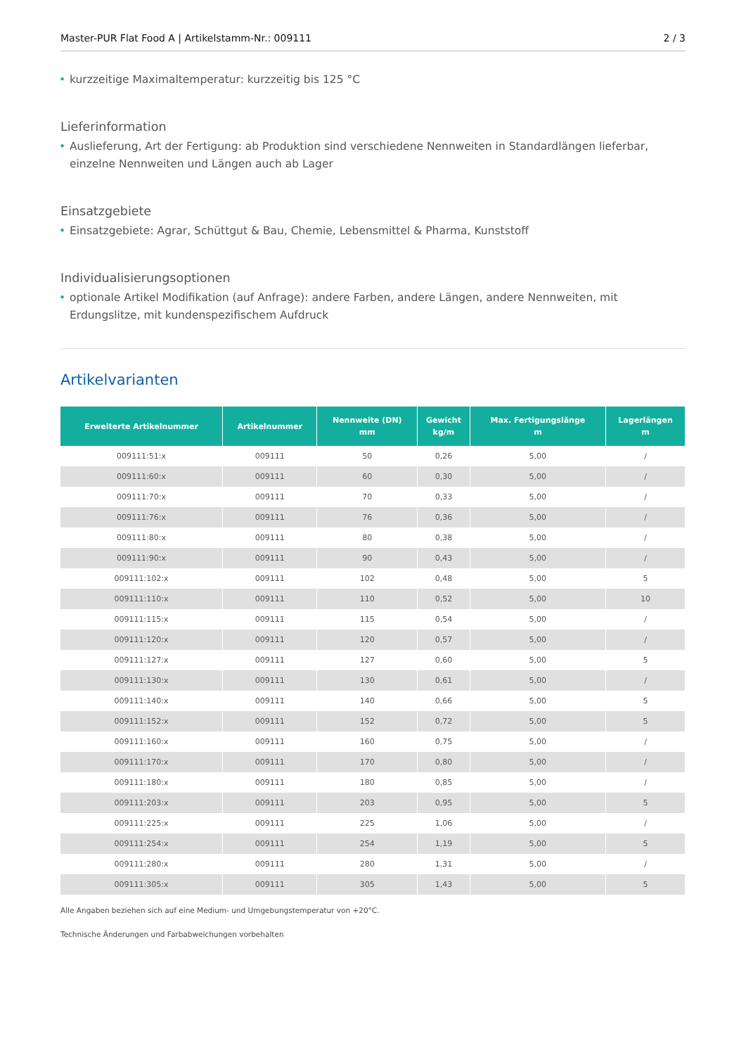Master-PUR Flat Food A | Artikelstamm-Nr.: 009111 2 / 3
• kurzzeitige Maximaltemperatur: kurzzeitig bis 125 °C
Lieferinformation
• Auslieferung, Art der Fertigung: ab Produktion sind verschiedene Nennweiten in Standardlängen lieferbar, einzelne Nennweiten und Längen auch ab Lager
Einsatzgebiete
• Einsatzgebiete: Agrar, Schüttgut & Bau, Chemie, Lebensmittel & Pharma, Kunststoff
Individualisierungsoptionen
• optionale Artikel Modifikation (auf Anfrage): andere Farben, andere Längen, andere Nennweiten, mit Erdungslitze, mit kundenspezifischem Aufdruck
Artikelvarianten
| Erweiterte Artikelnummer | Artikelnummer | Nennweite (DN) mm | Gewicht kg/m | Max. Fertigungslänge m | Lagerlängen m |
| --- | --- | --- | --- | --- | --- |
| 009111:51:x | 009111 | 50 | 0,26 | 5,00 | / |
| 009111:60:x | 009111 | 60 | 0,30 | 5,00 | / |
| 009111:70:x | 009111 | 70 | 0,33 | 5,00 | / |
| 009111:76:x | 009111 | 76 | 0,36 | 5,00 | / |
| 009111:80:x | 009111 | 80 | 0,38 | 5,00 | / |
| 009111:90:x | 009111 | 90 | 0,43 | 5,00 | / |
| 009111:102:x | 009111 | 102 | 0,48 | 5,00 | 5 |
| 009111:110:x | 009111 | 110 | 0,52 | 5,00 | 10 |
| 009111:115:x | 009111 | 115 | 0,54 | 5,00 | / |
| 009111:120:x | 009111 | 120 | 0,57 | 5,00 | / |
| 009111:127:x | 009111 | 127 | 0,60 | 5,00 | 5 |
| 009111:130:x | 009111 | 130 | 0,61 | 5,00 | / |
| 009111:140:x | 009111 | 140 | 0,66 | 5,00 | 5 |
| 009111:152:x | 009111 | 152 | 0,72 | 5,00 | 5 |
| 009111:160:x | 009111 | 160 | 0,75 | 5,00 | / |
| 009111:170:x | 009111 | 170 | 0,80 | 5,00 | / |
| 009111:180:x | 009111 | 180 | 0,85 | 5,00 | / |
| 009111:203:x | 009111 | 203 | 0,95 | 5,00 | 5 |
| 009111:225:x | 009111 | 225 | 1,06 | 5,00 | / |
| 009111:254:x | 009111 | 254 | 1,19 | 5,00 | 5 |
| 009111:280:x | 009111 | 280 | 1,31 | 5,00 | / |
| 009111:305:x | 009111 | 305 | 1,43 | 5,00 | 5 |
Alle Angaben beziehen sich auf eine Medium- und Umgebungstemperatur von +20°C.
Technische Änderungen und Farbabweichungen vorbehalten